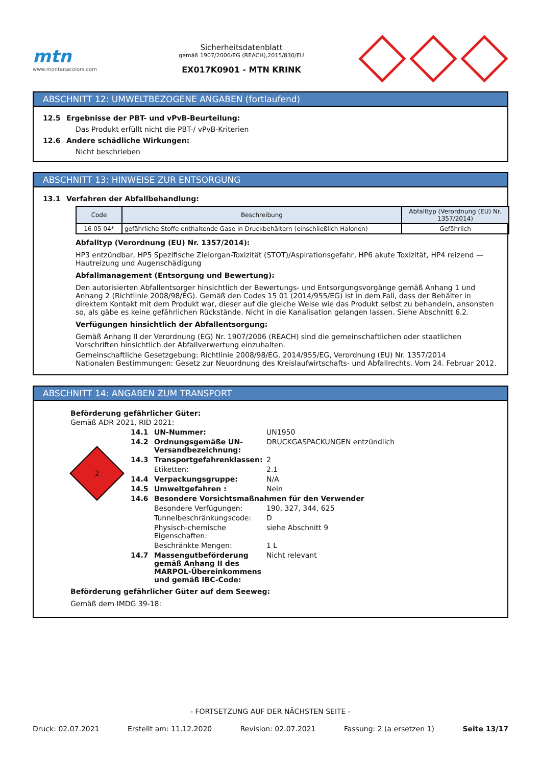mtn
www.montanacolors.com
Sicherheitsdatenblatt
gemäß 1907/2006/EG (REACH),2015/830/EU
EX017K0901 - MTN KRINK
ABSCHNITT 12: UMWELTBEZOGENE ANGABEN (fortlaufend)
12.5 Ergebnisse der PBT- und vPvB-Beurteilung:
Das Produkt erfüllt nicht die PBT-/ vPvB-Kriterien
12.6 Andere schädliche Wirkungen:
Nicht beschrieben
ABSCHNITT 13: HINWEISE ZUR ENTSORGUNG
13.1 Verfahren der Abfallbehandlung:
| Code | Beschreibung | Abfalltyp (Verordnung (EU) Nr. 1357/2014) |
| --- | --- | --- |
| 16 05 04* | gefährliche Stoffe enthaltende Gase in Druckbehältern (einschließlich Halonen) | Gefährlich |
Abfalltyp (Verordnung (EU) Nr. 1357/2014):
HP3 entzündbar, HP5 Spezifische Zielorgan-Toxizität (STOT)/Aspirationsgefahr, HP6 akute Toxizität, HP4 reizend — Hautreizung und Augenschädigung
Abfallmanagement (Entsorgung und Bewertung):
Den autorisierten Abfallentsorger hinsichtlich der Bewertungs- und Entsorgungsvorgänge gemäß Anhang 1 und Anhang 2 (Richtlinie 2008/98/EG). Gemäß den Codes 15 01 (2014/955/EG) ist in dem Fall, dass der Behälter in direktem Kontakt mit dem Produkt war, dieser auf die gleiche Weise wie das Produkt selbst zu behandeln, ansonsten so, als gäbe es keine gefährlichen Rückstände. Nicht in die Kanalisation gelangen lassen. Siehe Abschnitt 6.2.
Verfügungen hinsichtlich der Abfallentsorgung:
Gemäß Anhang II der Verordnung (EG) Nr. 1907/2006 (REACH) sind die gemeinschaftlichen oder staatlichen Vorschriften hinsichtlich der Abfallverwertung einzuhalten.
Gemeinschaftliche Gesetzgebung: Richtlinie 2008/98/EG, 2014/955/EG, Verordnung (EU) Nr. 1357/2014
Nationalen Bestimmungen: Gesetz zur Neuordnung des Kreislaufwirtschafts- und Abfallrechts. Vom 24. Februar 2012.
ABSCHNITT 14: ANGABEN ZUM TRANSPORT
Beförderung gefährlicher Güter:
Gemäß ADR 2021, RID 2021:
2
14.1 UN-Nummer: UN1950
14.2 Ordnungsgemäße UN-Versandbezeichnung: DRUCKGASPACKUNGEN entzündlich
14.3 Transportgefahrenklassen: 2
Etiketten: 2.1
14.4 Verpackungsgruppe: N/A
14.5 Umweltgefahren : Nein
14.6 Besondere Vorsichtsmaßnahmen für den Verwender
Besondere Verfügungen: 190, 327, 344, 625
Tunnelbeschränkungscode: D
Physisch-chemische Eigenschaften: siehe Abschnitt 9
Beschränkte Mengen: 1 L
14.7 Massengutbeförderung gemäß Anhang II des MARPOL-Übereinkommens und gemäß IBC-Code: Nicht relevant
Beförderung gefährlicher Güter auf dem Seeweg:
Gemäß dem IMDG 39-18:
- FORTSETZUNG AUF DER NÄCHSTEN SEITE -
Druck: 02.07.2021 Erstellt am: 11.12.2020 Revision: 02.07.2021 Fassung: 2 (a ersetzen 1) Seite 13/17